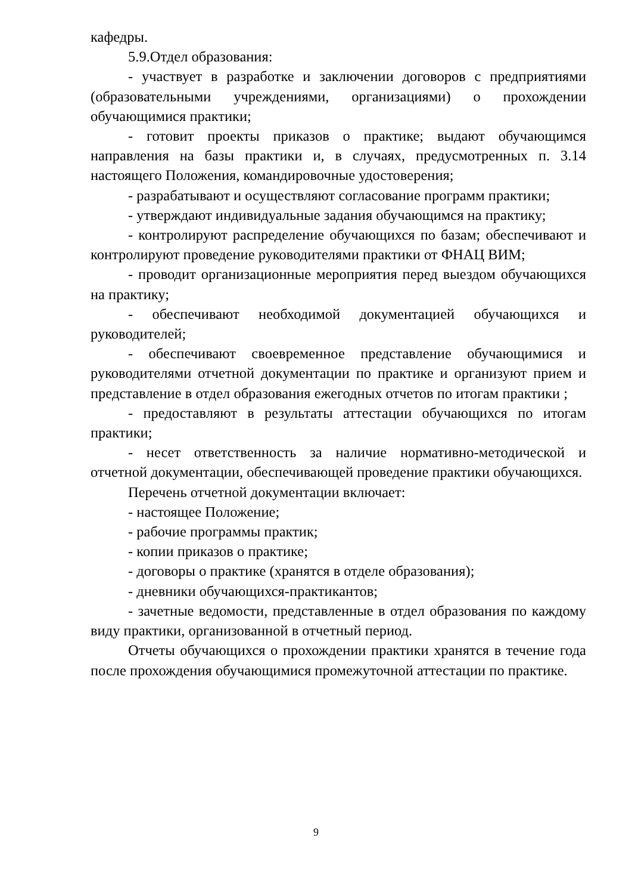кафедры.
5.9.Отдел образования:
- участвует в разработке и заключении договоров с предприятиями (образовательными учреждениями, организациями) о прохождении обучающимися практики;
- готовит проекты приказов о практике; выдают обучающимся направления на базы практики и, в случаях, предусмотренных п. 3.14 настоящего Положения, командировочные удостоверения;
- разрабатывают и осуществляют согласование программ практики;
- утверждают индивидуальные задания обучающимся на практику;
- контролируют распределение обучающихся по базам; обеспечивают и контролируют проведение руководителями практики от ФНАЦ ВИМ;
- проводит организационные мероприятия перед выездом обучающихся на практику;
- обеспечивают необходимой документацией обучающихся и руководителей;
- обеспечивают своевременное представление обучающимися и руководителями отчетной документации по практике и организуют прием и представление в отдел образования ежегодных отчетов по итогам практики ;
- предоставляют в результаты аттестации обучающихся по итогам практики;
- несет ответственность за наличие нормативно-методической и отчетной документации, обеспечивающей проведение практики обучающихся.
Перечень отчетной документации включает:
- настоящее Положение;
- рабочие программы практик;
- копии приказов о практике;
- договоры о практике (хранятся в отделе образования);
- дневники обучающихся-практикантов;
- зачетные ведомости, представленные в отдел образования по каждому виду практики, организованной в отчетный период.
Отчеты обучающихся о прохождении практики хранятся в течение года после прохождения обучающимися промежуточной аттестации по практике.
9